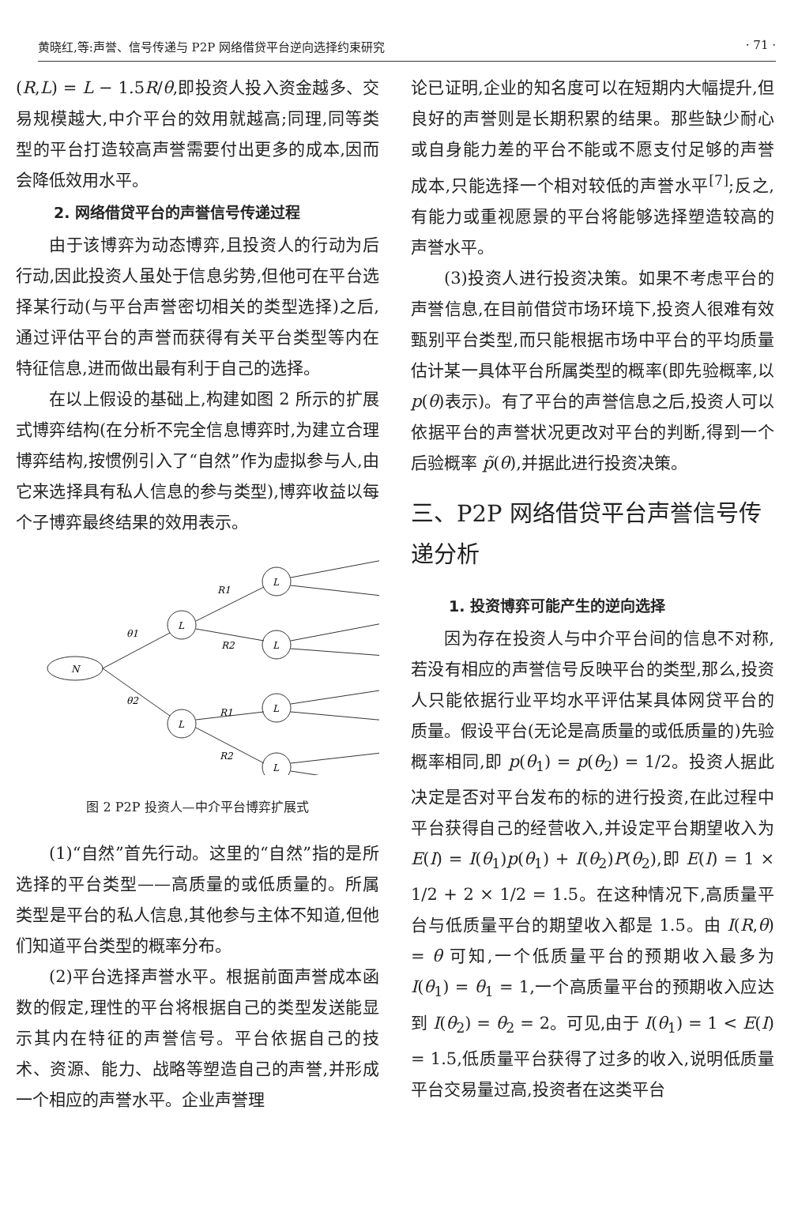黄晓红,等:声誉、信号传递与 P2P 网络借贷平台逆向选择约束研究 · 71 ·
(R,L) = L − 1.5R/θ,即投资人投入资金越多、交易规模越大,中介平台的效用就越高;同理,同等类型的平台打造较高声誉需要付出更多的成本,因而会降低效用水平。
2. 网络借贷平台的声誉信号传递过程
由于该博弈为动态博弈,且投资人的行动为后行动,因此投资人虽处于信息劣势,但他可在平台选择某行动(与平台声誉密切相关的类型选择)之后,通过评估平台的声誉而获得有关平台类型等内在特征信息,进而做出最有利于自己的选择。
在以上假设的基础上,构建如图 2 所示的扩展式博弈结构(在分析不完全信息博弈时,为建立合理博弈结构,按惯例引入了“自然”作为虚拟参与人,由它来选择具有私人信息的参与类型),博弈收益以每个子博弈最终结果的效用表示。
N
L
L
L
L
L
L
θ1
θ2
R1
R2
R1
R2
图 2 P2P 投资人—中介平台博弈扩展式
(1)“自然”首先行动。这里的“自然”指的是所选择的平台类型——高质量的或低质量的。所属类型是平台的私人信息,其他参与主体不知道,但他们知道平台类型的概率分布。
(2)平台选择声誉水平。根据前面声誉成本函数的假定,理性的平台将根据自己的类型发送能显示其内在特征的声誉信号。平台依据自己的技术、资源、能力、战略等塑造自己的声誉,并形成一个相应的声誉水平。企业声誉理
论已证明,企业的知名度可以在短期内大幅提升,但良好的声誉则是长期积累的结果。那些缺少耐心或自身能力差的平台不能或不愿支付足够的声誉成本,只能选择一个相对较低的声誉水平<sup>[7]</sup>;反之,有能力或重视愿景的平台将能够选择塑造较高的声誉水平。
(3)投资人进行投资决策。如果不考虑平台的声誉信息,在目前借贷市场环境下,投资人很难有效甄别平台类型,而只能根据市场中平台的平均质量估计某一具体平台所属类型的概率(即先验概率,以 p(θ)表示)。有了平台的声誉信息之后,投资人可以依据平台的声誉状况更改对平台的判断,得到一个后验概率 p̃(θ),并据此进行投资决策。
三、P2P 网络借贷平台声誉信号传递分析
1. 投资博弈可能产生的逆向选择
因为存在投资人与中介平台间的信息不对称,若没有相应的声誉信号反映平台的类型,那么,投资人只能依据行业平均水平评估某具体网贷平台的质量。假设平台(无论是高质量的或低质量的)先验概率相同,即 p(θ<sub>1</sub>) = p(θ<sub>2</sub>) = 1/2。投资人据此决定是否对平台发布的标的进行投资,在此过程中平台获得自己的经营收入,并设定平台期望收入为 E(I) = I(θ<sub>1</sub>)p(θ<sub>1</sub>) + I(θ<sub>2</sub>)P(θ<sub>2</sub>),即 E(I) = 1 × 1/2 + 2 × 1/2 = 1.5。在这种情况下,高质量平台与低质量平台的期望收入都是 1.5。由 I(R,θ) = θ 可知,一个低质量平台的预期收入最多为 I(θ<sub>1</sub>) = θ<sub>1</sub> = 1,一个高质量平台的预期收入应达到 I(θ<sub>2</sub>) = θ<sub>2</sub> = 2。可见,由于 I(θ<sub>1</sub>) = 1 < E(I) = 1.5,低质量平台获得了过多的收入,说明低质量平台交易量过高,投资者在这类平台